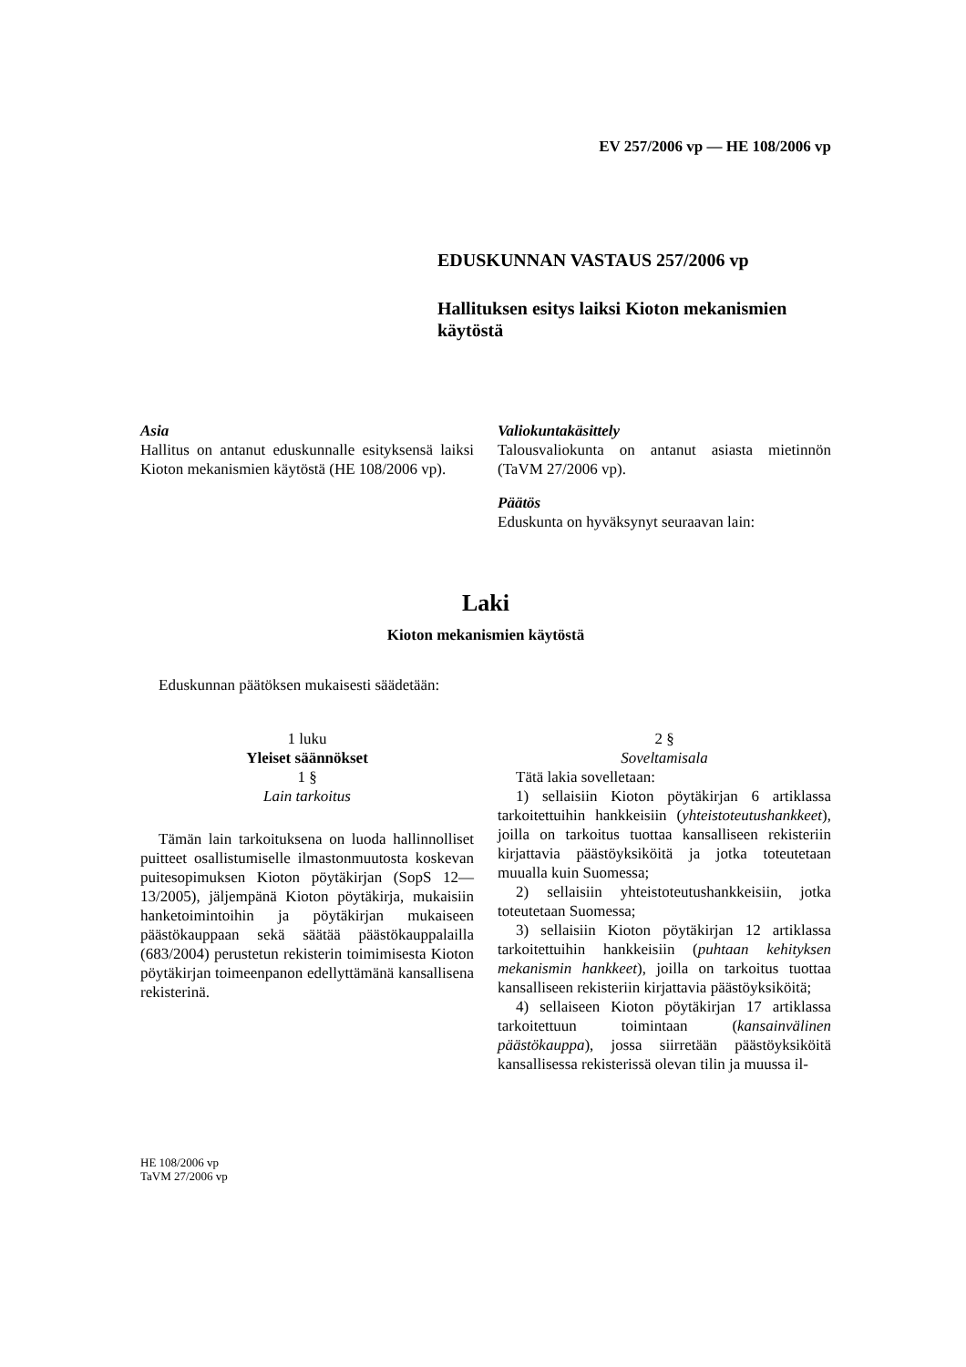EV 257/2006 vp — HE 108/2006 vp
EDUSKUNNAN VASTAUS 257/2006 vp
Hallituksen esitys laiksi Kioton mekanismien käytöstä
Asia
Hallitus on antanut eduskunnalle esityksensä laiksi Kioton mekanismien käytöstä (HE 108/2006 vp).
Valiokuntakäsittely
Talousvaliokunta on antanut asiasta mietinnön (TaVM 27/2006 vp).
Päätös
Eduskunta on hyväksynyt seuraavan lain:
Laki
Kioton mekanismien käytöstä
Eduskunnan päätöksen mukaisesti säädetään:
1 luku
Yleiset säännökset
1 §
Lain tarkoitus
Tämän lain tarkoituksena on luoda hallinnolliset puitteet osallistumiselle ilmastonmuutosta koskevan puitesopimuksen Kioton pöytäkirjan (SopS 12—13/2005), jäljempänä Kioton pöytäkirja, mukaisiin hanketoimintoihin ja pöytäkirjan mukaiseen päästökauppaan sekä säätää päästökauppalailla (683/2004) perustetun rekisterin toimimisesta Kioton pöytäkirjan toimeenpanon edellyttämänä kansallisena rekisterinä.
2 §
Soveltamisala
Tätä lakia sovelletaan:
1) sellaisiin Kioton pöytäkirjan 6 artiklassa tarkoitettuihin hankkeisiin (yhteistoteutushankkeet), joilla on tarkoitus tuottaa kansalliseen rekisteriin kirjattavia päästöyksiköitä ja jotka toteutetaan muualla kuin Suomessa;
2) sellaisiin yhteistoteutushankkeisiin, jotka toteutetaan Suomessa;
3) sellaisiin Kioton pöytäkirjan 12 artiklassa tarkoitettuihin hankkeisiin (puhtaan kehityksen mekanismin hankkeet), joilla on tarkoitus tuottaa kansalliseen rekisteriin kirjattavia päästöyksiköitä;
4) sellaiseen Kioton pöytäkirjan 17 artiklassa tarkoitettuun toimintaan (kansainvälinen päästökauppa), jossa siirretään päästöyksiköitä kansallisessa rekisterissä olevan tilin ja muussa il-
HE 108/2006 vp
TaVM 27/2006 vp